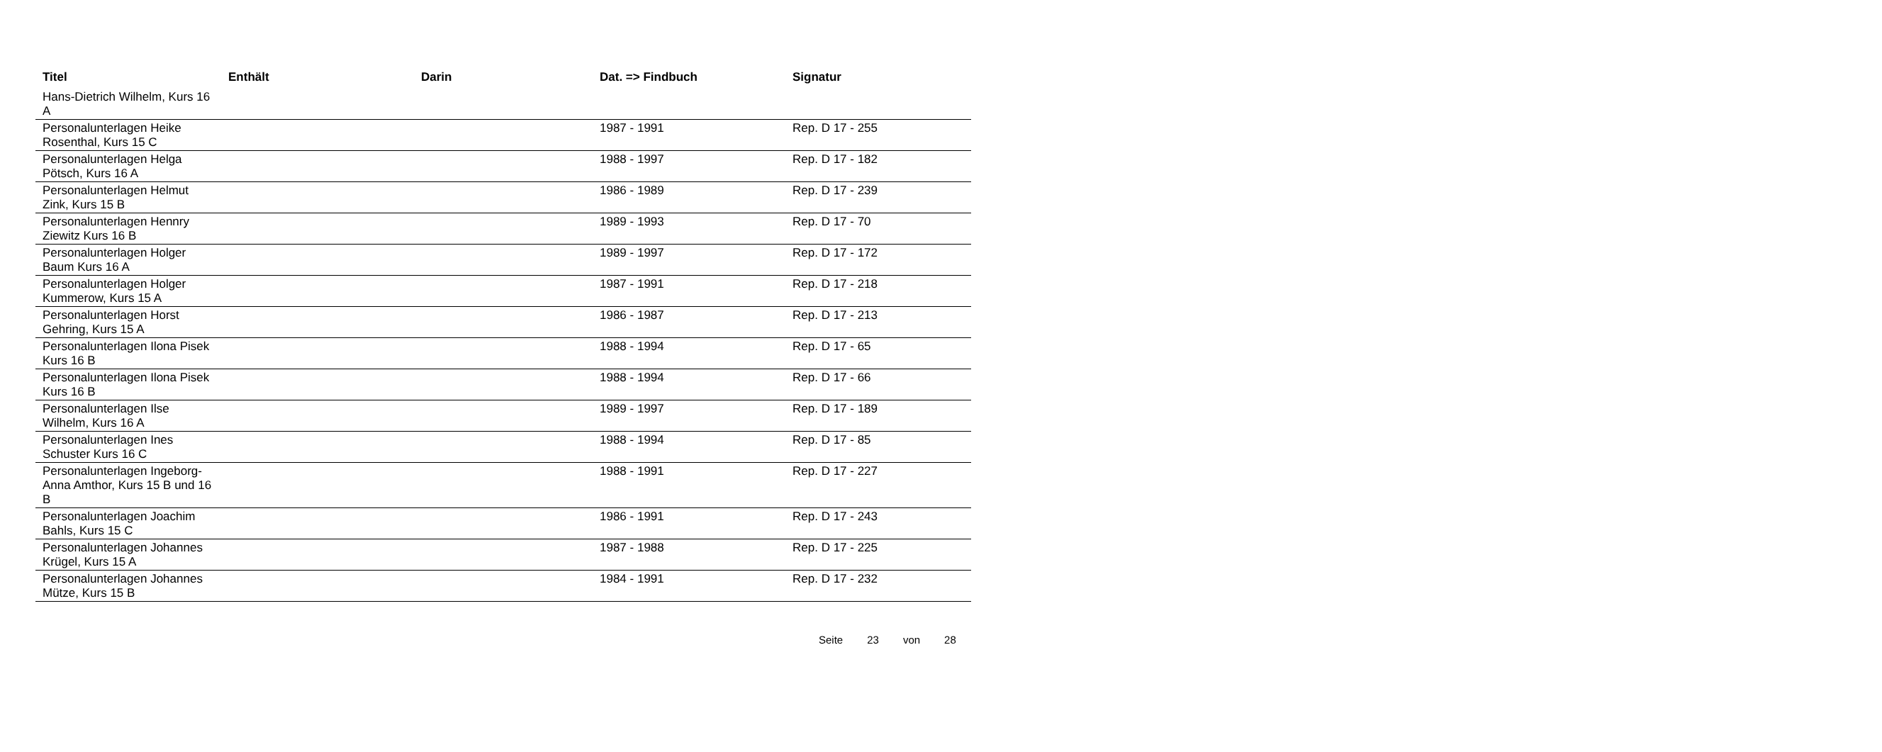| Titel | Enthält | Darin | Dat. => Findbuch | Signatur |
| --- | --- | --- | --- | --- |
| Hans-Dietrich Wilhelm, Kurs 16 A | | | | |
| Personalunterlagen Heike Rosenthal, Kurs 15 C | | | 1987 - 1991 | Rep. D 17 - 255 |
| Personalunterlagen Helga Pötsch, Kurs 16 A | | | 1988 - 1997 | Rep. D 17 - 182 |
| Personalunterlagen Helmut Zink, Kurs 15 B | | | 1986 - 1989 | Rep. D 17 - 239 |
| Personalunterlagen Hennry Ziewitz Kurs 16 B | | | 1989 - 1993 | Rep. D 17 - 70 |
| Personalunterlagen Holger Baum Kurs 16 A | | | 1989 - 1997 | Rep. D 17 - 172 |
| Personalunterlagen Holger Kummerow, Kurs 15 A | | | 1987 - 1991 | Rep. D 17 - 218 |
| Personalunterlagen Horst Gehring, Kurs 15 A | | | 1986 - 1987 | Rep. D 17 - 213 |
| Personalunterlagen Ilona Pisek Kurs 16 B | | | 1988 - 1994 | Rep. D 17 - 65 |
| Personalunterlagen Ilona Pisek Kurs 16 B | | | 1988 - 1994 | Rep. D 17 - 66 |
| Personalunterlagen Ilse Wilhelm, Kurs 16 A | | | 1989 - 1997 | Rep. D 17 - 189 |
| Personalunterlagen Ines Schuster Kurs 16 C | | | 1988 - 1994 | Rep. D 17 - 85 |
| Personalunterlagen Ingeborg-Anna Amthor, Kurs 15 B und 16 B | | | 1988 - 1991 | Rep. D 17 - 227 |
| Personalunterlagen Joachim Bahls, Kurs 15 C | | | 1986 - 1991 | Rep. D 17 - 243 |
| Personalunterlagen Johannes Krügel, Kurs 15 A | | | 1987 - 1988 | Rep. D 17 - 225 |
| Personalunterlagen Johannes Mütze, Kurs 15 B | | | 1984 - 1991 | Rep. D 17 - 232 |
Seite 23 von 28